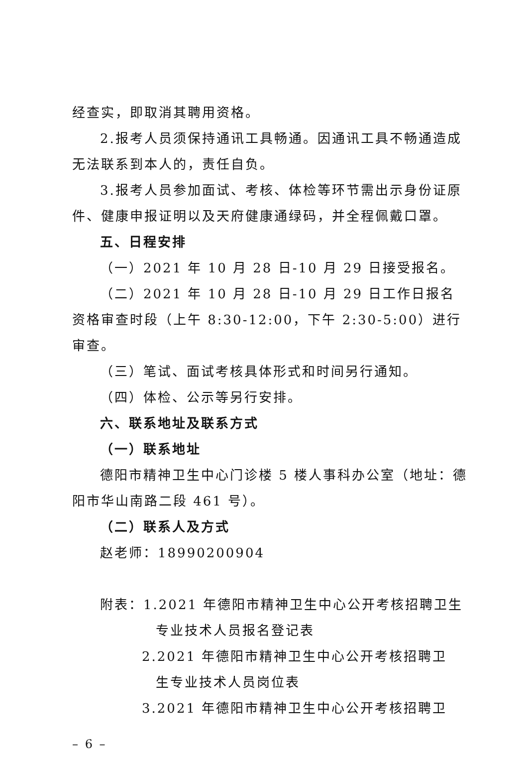经查实，即取消其聘用资格。
2.报考人员须保持通讯工具畅通。因通讯工具不畅通造成无法联系到本人的，责任自负。
3.报考人员参加面试、考核、体检等环节需出示身份证原件、健康申报证明以及天府健康通绿码，并全程佩戴口罩。
五、日程安排
（一）2021 年 10 月 28 日-10 月 29 日接受报名。
（二）2021 年 10 月 28 日-10 月 29 日工作日报名资格审查时段（上午 8:30-12:00，下午 2:30-5:00）进行审查。
（三）笔试、面试考核具体形式和时间另行通知。
（四）体检、公示等另行安排。
六、联系地址及联系方式
（一）联系地址
德阳市精神卫生中心门诊楼 5 楼人事科办公室（地址：德阳市华山南路二段 461 号）。
（二）联系人及方式
赵老师：18990200904
附表：1.2021 年德阳市精神卫生中心公开考核招聘卫生
专业技术人员报名登记表
2.2021 年德阳市精神卫生中心公开考核招聘卫
生专业技术人员岗位表
3.2021 年德阳市精神卫生中心公开考核招聘卫
– 6 –